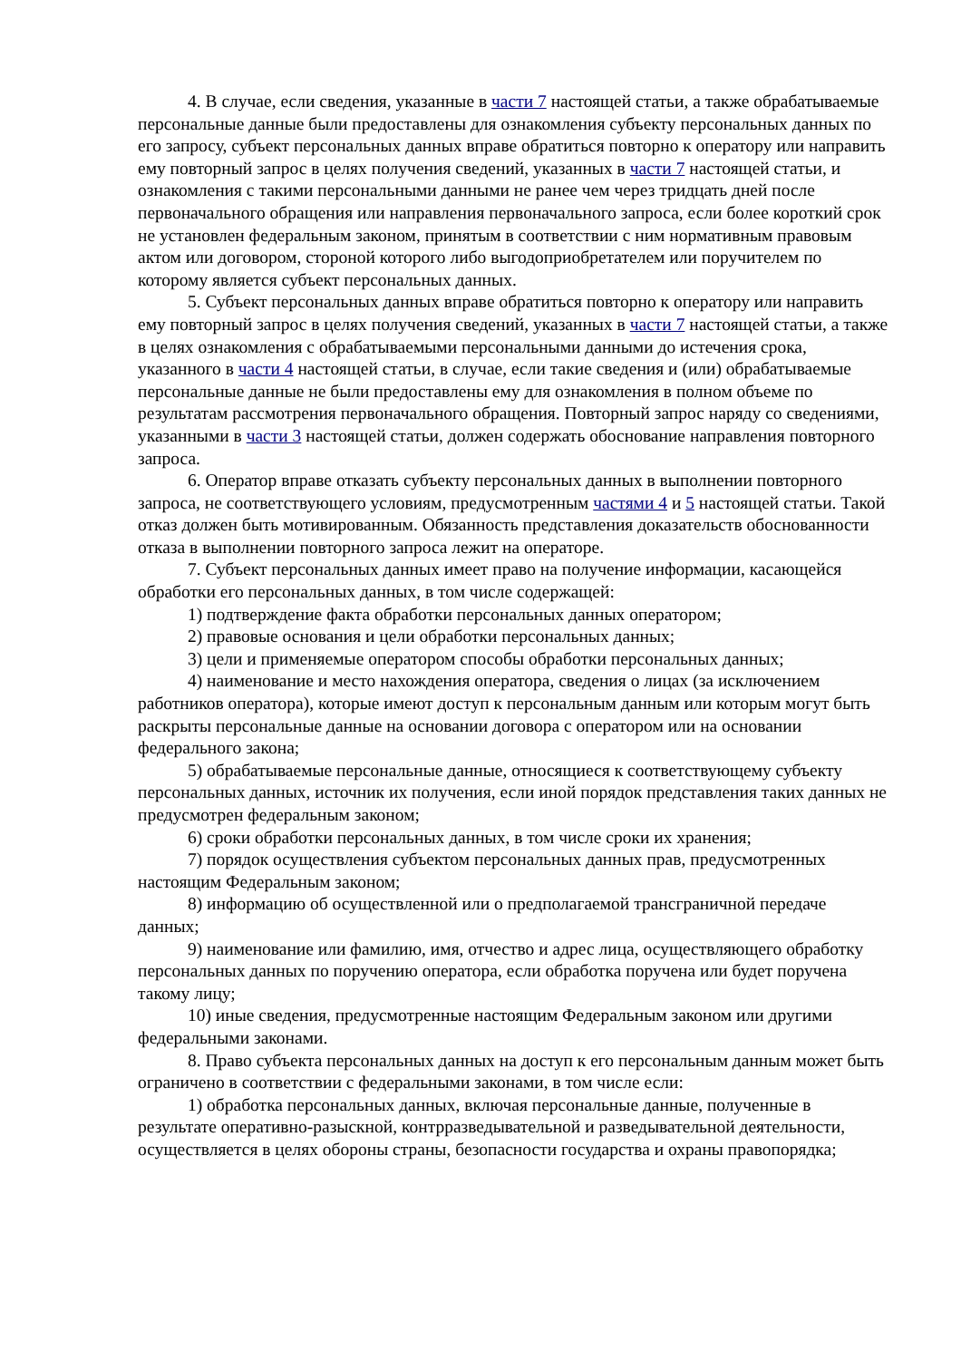4. В случае, если сведения, указанные в части 7 настоящей статьи, а также обрабатываемые персональные данные были предоставлены для ознакомления субъекту персональных данных по его запросу, субъект персональных данных вправе обратиться повторно к оператору или направить ему повторный запрос в целях получения сведений, указанных в части 7 настоящей статьи, и ознакомления с такими персональными данными не ранее чем через тридцать дней после первоначального обращения или направления первоначального запроса, если более короткий срок не установлен федеральным законом, принятым в соответствии с ним нормативным правовым актом или договором, стороной которого либо выгодоприобретателем или поручителем по которому является субъект персональных данных.
5. Субъект персональных данных вправе обратиться повторно к оператору или направить ему повторный запрос в целях получения сведений, указанных в части 7 настоящей статьи, а также в целях ознакомления с обрабатываемыми персональными данными до истечения срока, указанного в части 4 настоящей статьи, в случае, если такие сведения и (или) обрабатываемые персональные данные не были предоставлены ему для ознакомления в полном объеме по результатам рассмотрения первоначального обращения. Повторный запрос наряду со сведениями, указанными в части 3 настоящей статьи, должен содержать обоснование направления повторного запроса.
6. Оператор вправе отказать субъекту персональных данных в выполнении повторного запроса, не соответствующего условиям, предусмотренным частями 4 и 5 настоящей статьи. Такой отказ должен быть мотивированным. Обязанность представления доказательств обоснованности отказа в выполнении повторного запроса лежит на операторе.
7. Субъект персональных данных имеет право на получение информации, касающейся обработки его персональных данных, в том числе содержащей:
1) подтверждение факта обработки персональных данных оператором;
2) правовые основания и цели обработки персональных данных;
3) цели и применяемые оператором способы обработки персональных данных;
4) наименование и место нахождения оператора, сведения о лицах (за исключением работников оператора), которые имеют доступ к персональным данным или которым могут быть раскрыты персональные данные на основании договора с оператором или на основании федерального закона;
5) обрабатываемые персональные данные, относящиеся к соответствующему субъекту персональных данных, источник их получения, если иной порядок представления таких данных не предусмотрен федеральным законом;
6) сроки обработки персональных данных, в том числе сроки их хранения;
7) порядок осуществления субъектом персональных данных прав, предусмотренных настоящим Федеральным законом;
8) информацию об осуществленной или о предполагаемой трансграничной передаче данных;
9) наименование или фамилию, имя, отчество и адрес лица, осуществляющего обработку персональных данных по поручению оператора, если обработка поручена или будет поручена такому лицу;
10) иные сведения, предусмотренные настоящим Федеральным законом или другими федеральными законами.
8. Право субъекта персональных данных на доступ к его персональным данным может быть ограничено в соответствии с федеральными законами, в том числе если:
1) обработка персональных данных, включая персональные данные, полученные в результате оперативно-разыскной, контрразведывательной и разведывательной деятельности, осуществляется в целях обороны страны, безопасности государства и охраны правопорядка;